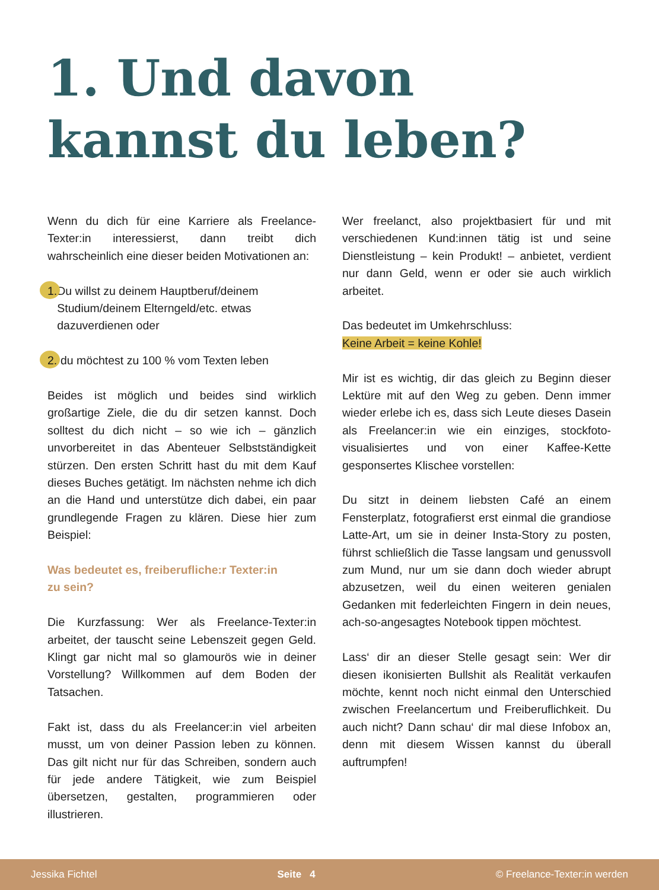1. Und davon kannst du leben?
Wenn du dich für eine Karriere als Freelance-Texter:in interessierst, dann treibt dich wahrscheinlich eine dieser beiden Motivationen an:
1.
Du willst zu deinem Hauptberuf/deinem Studium/deinem Elterngeld/etc. etwas dazuverdienen oder
2.
du möchtest zu 100 % vom Texten leben
Beides ist möglich und beides sind wirklich großartige Ziele, die du dir setzen kannst. Doch solltest du dich nicht – so wie ich – gänzlich unvorbereitet in das Abenteuer Selbstständigkeit stürzen. Den ersten Schritt hast du mit dem Kauf dieses Buches getätigt. Im nächsten nehme ich dich an die Hand und unterstütze dich dabei, ein paar grundlegende Fragen zu klären. Diese hier zum Beispiel:
Was bedeutet es, freiberufliche:r Texter:in
zu sein?
Die Kurzfassung: Wer als Freelance-Texter:in arbeitet, der tauscht seine Lebenszeit gegen Geld. Klingt gar nicht mal so glamourös wie in deiner Vorstellung? Willkommen auf dem Boden der Tatsachen.
Fakt ist, dass du als Freelancer:in viel arbeiten musst, um von deiner Passion leben zu können. Das gilt nicht nur für das Schreiben, sondern auch für jede andere Tätigkeit, wie zum Beispiel übersetzen, gestalten, programmieren oder illustrieren.
Wer freelanct, also projektbasiert für und mit verschiedenen Kund:innen tätig ist und seine Dienstleistung – kein Produkt! – anbietet, verdient nur dann Geld, wenn er oder sie auch wirklich arbeitet.
Das bedeutet im Umkehrschluss:
Keine Arbeit = keine Kohle!
Mir ist es wichtig, dir das gleich zu Beginn dieser Lektüre mit auf den Weg zu geben. Denn immer wieder erlebe ich es, dass sich Leute dieses Dasein als Freelancer:in wie ein einziges, stockfoto-visualisiertes und von einer Kaffee-Kette gesponsertes Klischee vorstellen:
Du sitzt in deinem liebsten Café an einem Fensterplatz, fotografierst erst einmal die grandiose Latte-Art, um sie in deiner Insta-Story zu posten, führst schließlich die Tasse langsam und genussvoll zum Mund, nur um sie dann doch wieder abrupt abzusetzen, weil du einen weiteren genialen Gedanken mit federleichten Fingern in dein neues, ach-so-angesagtes Notebook tippen möchtest.
Lass‘ dir an dieser Stelle gesagt sein: Wer dir diesen ikonisierten Bullshit als Realität verkaufen möchte, kennt noch nicht einmal den Unterschied zwischen Freelancertum und Freiberuflichkeit. Du auch nicht? Dann schau‘ dir mal diese Infobox an, denn mit diesem Wissen kannst du überall auftrumpfen!
Jessika Fichtel Seite 4 © Freelance-Texter:in werden